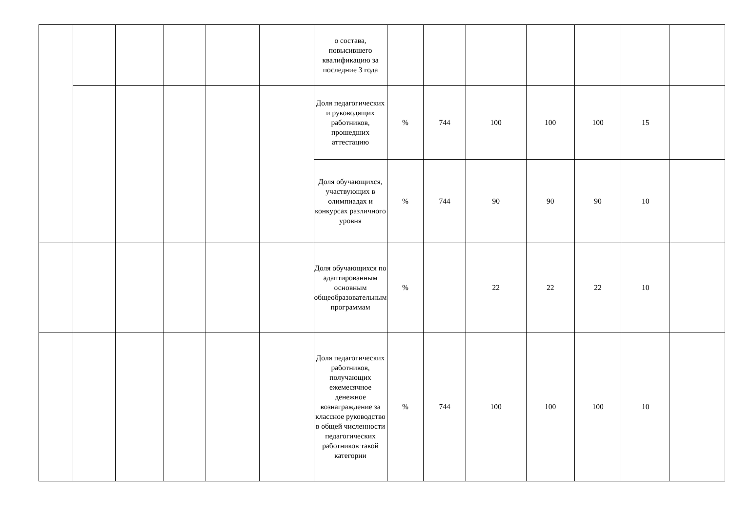| | | | | | | о состава, повысившего квалификацию за последние 3 года | | | | | | | |
| | | | | | | Доля педагогических и руководящих работников, прошедших аттестацию | % | 744 | 100 | 100 | 100 | 15 | |
| | | | | | | Доля обучающихся, участвующих в олимпиадах и конкурсах различного уровня | % | 744 | 90 | 90 | 90 | 10 | |
| | | | | | | Доля обучающихся по адаптированным основным общеобразовательным программам | % | | 22 | 22 | 22 | 10 | |
| | | | | | | Доля педагогических работников, получающих ежемесячное денежное вознаграждение за классное руководство в общей численности педагогических работников такой категории | % | 744 | 100 | 100 | 100 | 10 | |